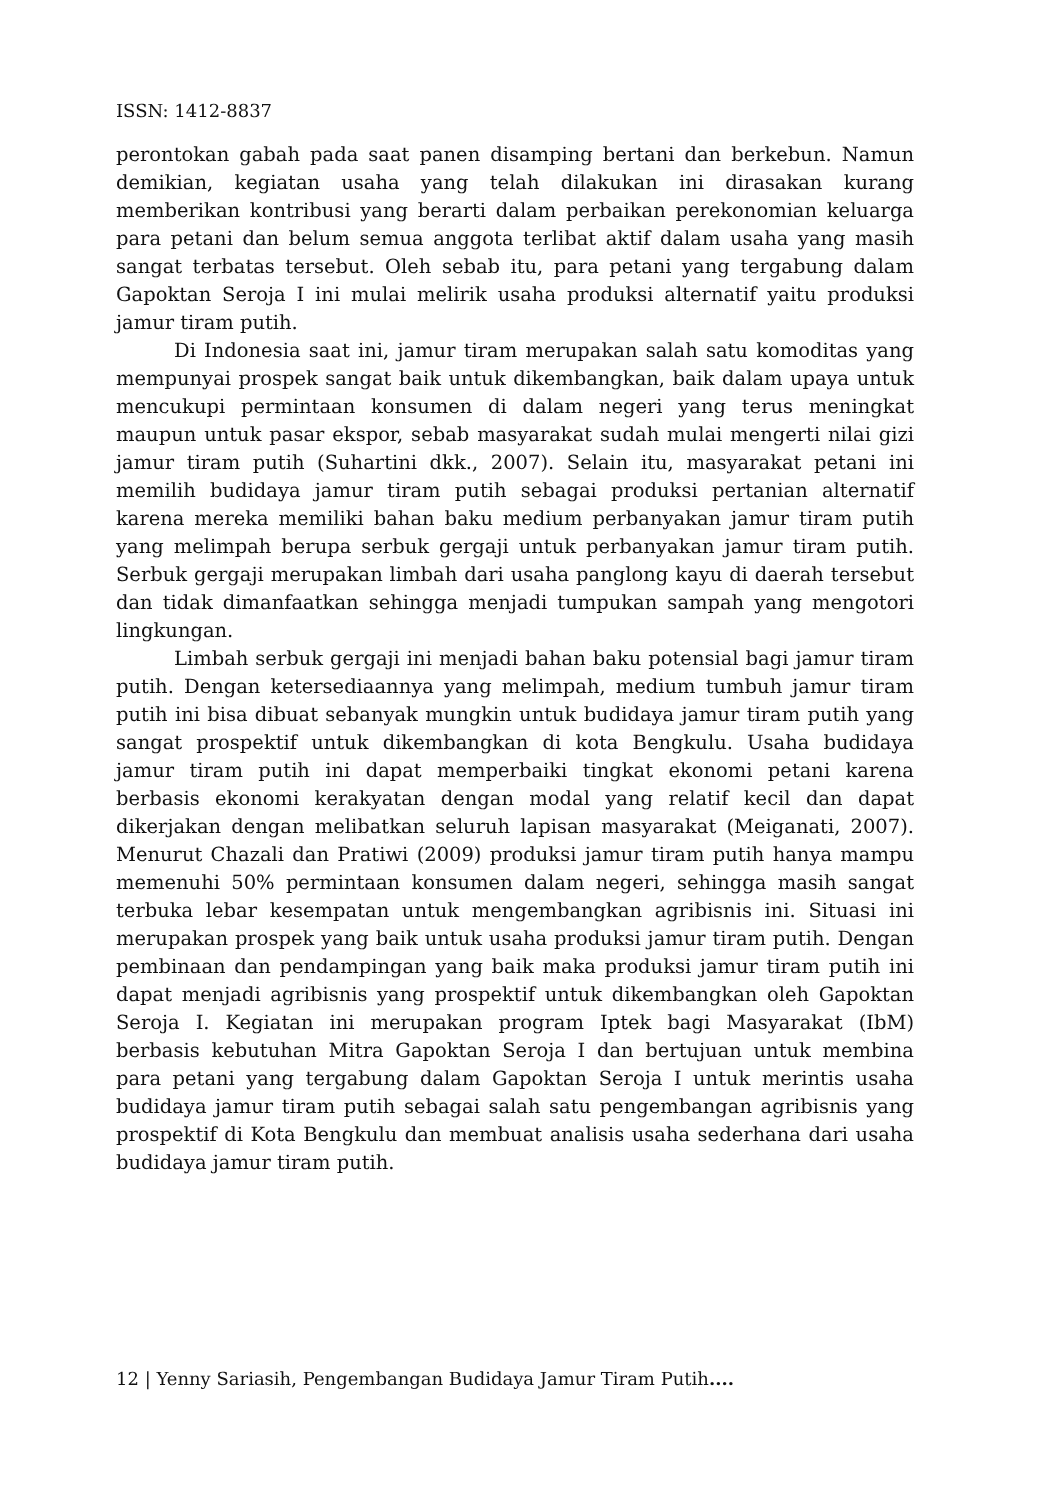ISSN: 1412-8837
perontokan gabah pada saat panen disamping bertani dan berkebun. Namun demikian, kegiatan usaha yang telah dilakukan ini dirasakan kurang memberikan kontribusi yang berarti dalam perbaikan perekonomian keluarga para petani dan belum semua anggota terlibat aktif dalam usaha yang masih sangat terbatas tersebut. Oleh sebab itu, para petani yang tergabung dalam Gapoktan Seroja I ini mulai melirik usaha produksi alternatif yaitu produksi jamur tiram putih.
Di Indonesia saat ini, jamur tiram merupakan salah satu komoditas yang mempunyai prospek sangat baik untuk dikembangkan, baik dalam upaya untuk mencukupi permintaan konsumen di dalam negeri yang terus meningkat maupun untuk pasar ekspor, sebab masyarakat sudah mulai mengerti nilai gizi jamur tiram putih (Suhartini dkk., 2007). Selain itu, masyarakat petani ini memilih budidaya jamur tiram putih sebagai produksi pertanian alternatif karena mereka memiliki bahan baku medium perbanyakan jamur tiram putih yang melimpah berupa serbuk gergaji untuk perbanyakan jamur tiram putih. Serbuk gergaji merupakan limbah dari usaha panglong kayu di daerah tersebut dan tidak dimanfaatkan sehingga menjadi tumpukan sampah yang mengotori lingkungan.
Limbah serbuk gergaji ini menjadi bahan baku potensial bagi jamur tiram putih. Dengan ketersediaannya yang melimpah, medium tumbuh jamur tiram putih ini bisa dibuat sebanyak mungkin untuk budidaya jamur tiram putih yang sangat prospektif untuk dikembangkan di kota Bengkulu. Usaha budidaya jamur tiram putih ini dapat memperbaiki tingkat ekonomi petani karena berbasis ekonomi kerakyatan dengan modal yang relatif kecil dan dapat dikerjakan dengan melibatkan seluruh lapisan masyarakat (Meiganati, 2007). Menurut Chazali dan Pratiwi (2009) produksi jamur tiram putih hanya mampu memenuhi 50% permintaan konsumen dalam negeri, sehingga masih sangat terbuka lebar kesempatan untuk mengembangkan agribisnis ini. Situasi ini merupakan prospek yang baik untuk usaha produksi jamur tiram putih. Dengan pembinaan dan pendampingan yang baik maka produksi jamur tiram putih ini dapat menjadi agribisnis yang prospektif untuk dikembangkan oleh Gapoktan Seroja I. Kegiatan ini merupakan program Iptek bagi Masyarakat (IbM) berbasis kebutuhan Mitra Gapoktan Seroja I dan bertujuan untuk membina para petani yang tergabung dalam Gapoktan Seroja I untuk merintis usaha budidaya jamur tiram putih sebagai salah satu pengembangan agribisnis yang prospektif di Kota Bengkulu dan membuat analisis usaha sederhana dari usaha budidaya jamur tiram putih.
12 | Yenny Sariasih, Pengembangan Budidaya Jamur Tiram Putih....